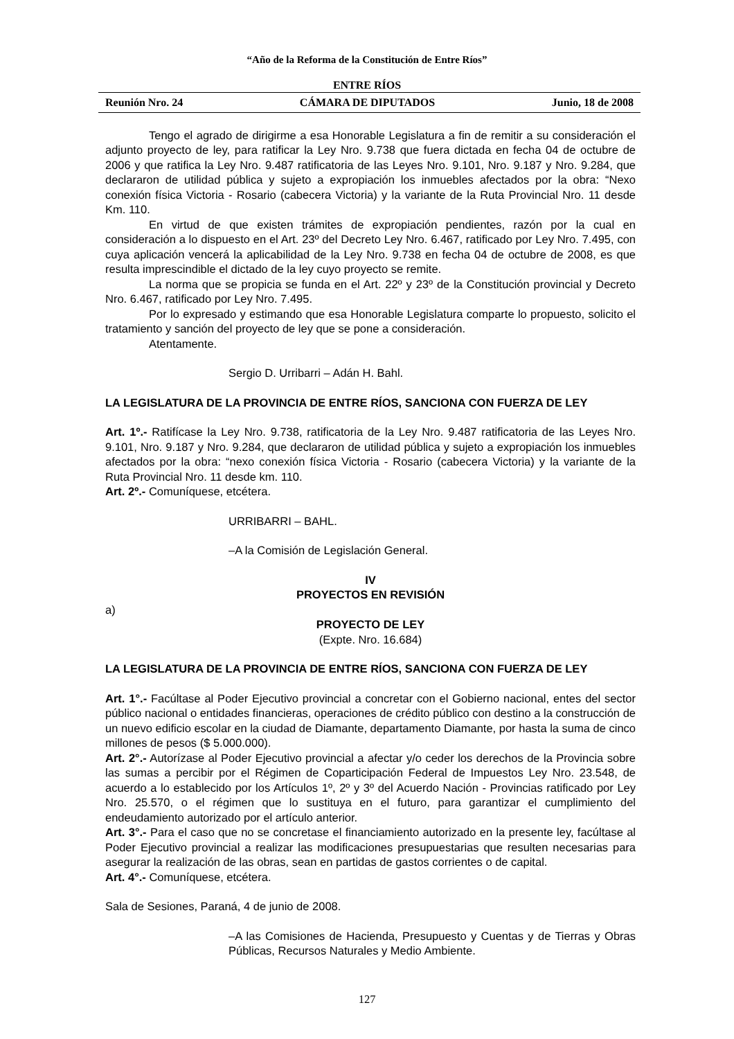“Año de la Reforma de la Constitución de Entre Ríos”
ENTRE RÍOS
Reunión Nro. 24 CÁMARA DE DIPUTADOS Junio, 18 de 2008
Tengo el agrado de dirigirme a esa Honorable Legislatura a fin de remitir a su consideración el adjunto proyecto de ley, para ratificar la Ley Nro. 9.738 que fuera dictada en fecha 04 de octubre de 2006 y que ratifica la Ley Nro. 9.487 ratificatoria de las Leyes Nro. 9.101, Nro. 9.187 y Nro. 9.284, que declararon de utilidad pública y sujeto a expropiación los inmuebles afectados por la obra: “Nexo conexión física Victoria - Rosario (cabecera Victoria) y la variante de la Ruta Provincial Nro. 11 desde Km. 110.
En virtud de que existen trámites de expropiación pendientes, razón por la cual en consideración a lo dispuesto en el Art. 23º del Decreto Ley Nro. 6.467, ratificado por Ley Nro. 7.495, con cuya aplicación vencerá la aplicabilidad de la Ley Nro. 9.738 en fecha 04 de octubre de 2008, es que resulta imprescindible el dictado de la ley cuyo proyecto se remite.
La norma que se propicia se funda en el Art. 22º y 23º de la Constitución provincial y Decreto Nro. 6.467, ratificado por Ley Nro. 7.495.
Por lo expresado y estimando que esa Honorable Legislatura comparte lo propuesto, solicito el tratamiento y sanción del proyecto de ley que se pone a consideración.
Atentamente.
Sergio D. Urribarri – Adán H. Bahl.
LA LEGISLATURA DE LA PROVINCIA DE ENTRE RÍOS, SANCIONA CON FUERZA DE LEY
Art. 1º.- Ratifícase la Ley Nro. 9.738, ratificatoria de la Ley Nro. 9.487 ratificatoria de las Leyes Nro. 9.101, Nro. 9.187 y Nro. 9.284, que declararon de utilidad pública y sujeto a expropiación los inmuebles afectados por la obra: “nexo conexión física Victoria - Rosario (cabecera Victoria) y la variante de la Ruta Provincial Nro. 11 desde km. 110.
Art. 2º.- Comuníquese, etcétera.
URRIBARRI – BAHL.
–A la Comisión de Legislación General.
IV
PROYECTOS EN REVISIÓN
a)
PROYECTO DE LEY
(Expte. Nro. 16.684)
LA LEGISLATURA DE LA PROVINCIA DE ENTRE RÍOS, SANCIONA CON FUERZA DE LEY
Art. 1°.- Facúltase al Poder Ejecutivo provincial a concretar con el Gobierno nacional, entes del sector público nacional o entidades financieras, operaciones de crédito público con destino a la construcción de un nuevo edificio escolar en la ciudad de Diamante, departamento Diamante, por hasta la suma de cinco millones de pesos ($ 5.000.000).
Art. 2°.- Autorízase al Poder Ejecutivo provincial a afectar y/o ceder los derechos de la Provincia sobre las sumas a percibir por el Régimen de Coparticipación Federal de Impuestos Ley Nro. 23.548, de acuerdo a lo establecido por los Artículos 1º, 2º y 3º del Acuerdo Nación - Provincias ratificado por Ley Nro. 25.570, o el régimen que lo sustituya en el futuro, para garantizar el cumplimiento del endeudamiento autorizado por el artículo anterior.
Art. 3°.- Para el caso que no se concretase el financiamiento autorizado en la presente ley, facúltase al Poder Ejecutivo provincial a realizar las modificaciones presupuestarias que resulten necesarias para asegurar la realización de las obras, sean en partidas de gastos corrientes o de capital.
Art. 4°.- Comuníquese, etcétera.
Sala de Sesiones, Paraná, 4 de junio de 2008.
–A las Comisiones de Hacienda, Presupuesto y Cuentas y de Tierras y Obras Públicas, Recursos Naturales y Medio Ambiente.
127